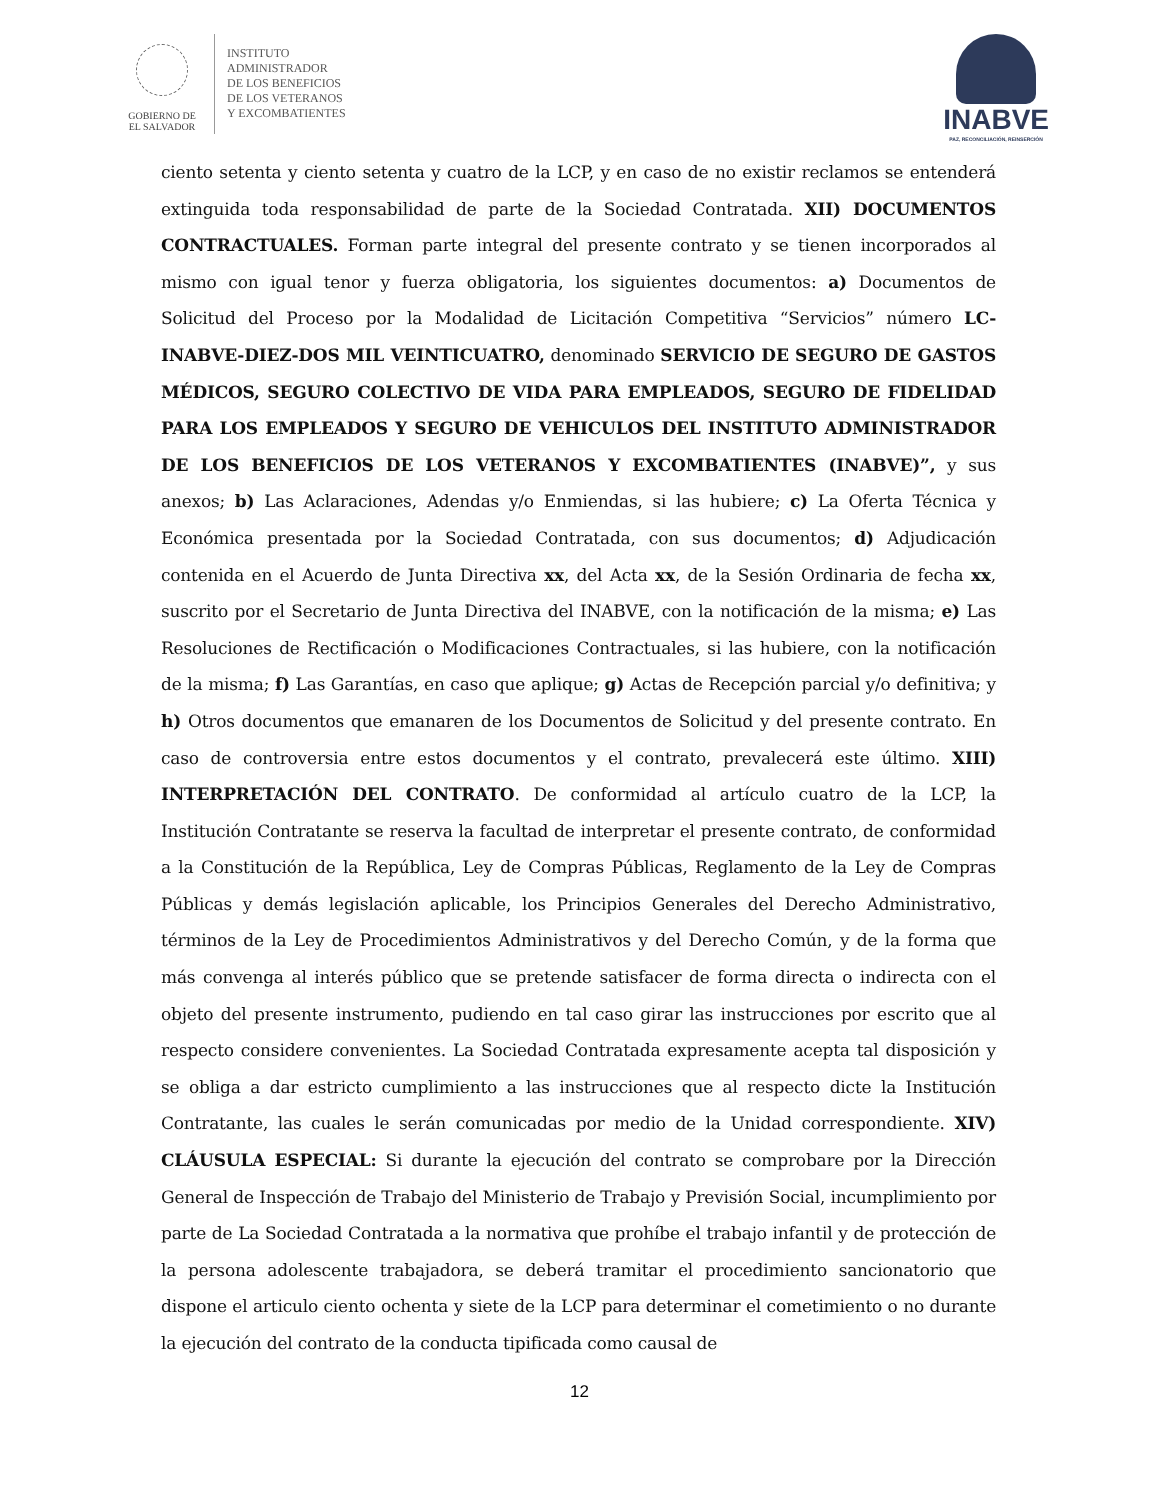GOBIERNO DE
EL SALVADOR
INSTITUTO
ADMINISTRADOR
DE LOS BENEFICIOS
DE LOS VETERANOS
Y EXCOMBATIENTES
INABVE
PAZ, RECONCILIACIÓN, REINSERCIÓN
ciento setenta y ciento setenta y cuatro de la LCP, y en caso de no existir reclamos se entenderá extinguida toda responsabilidad de parte de la Sociedad Contratada. XII) DOCUMENTOS CONTRACTUALES. Forman parte integral del presente contrato y se tienen incorporados al mismo con igual tenor y fuerza obligatoria, los siguientes documentos: a) Documentos de Solicitud del Proceso por la Modalidad de Licitación Competitiva “Servicios” número LC-INABVE-DIEZ-DOS MIL VEINTICUATRO, denominado SERVICIO DE SEGURO DE GASTOS MÉDICOS, SEGURO COLECTIVO DE VIDA PARA EMPLEADOS, SEGURO DE FIDELIDAD PARA LOS EMPLEADOS Y SEGURO DE VEHICULOS DEL INSTITUTO ADMINISTRADOR DE LOS BENEFICIOS DE LOS VETERANOS Y EXCOMBATIENTES (INABVE)”, y sus anexos; b) Las Aclaraciones, Adendas y/o Enmiendas, si las hubiere; c) La Oferta Técnica y Económica presentada por la Sociedad Contratada, con sus documentos; d) Adjudicación contenida en el Acuerdo de Junta Directiva xx, del Acta xx, de la Sesión Ordinaria de fecha xx, suscrito por el Secretario de Junta Directiva del INABVE, con la notificación de la misma; e) Las Resoluciones de Rectificación o Modificaciones Contractuales, si las hubiere, con la notificación de la misma; f) Las Garantías, en caso que aplique; g) Actas de Recepción parcial y/o definitiva; y h) Otros documentos que emanaren de los Documentos de Solicitud y del presente contrato. En caso de controversia entre estos documentos y el contrato, prevalecerá este último. XIII) INTERPRETACIÓN DEL CONTRATO. De conformidad al artículo cuatro de la LCP, la Institución Contratante se reserva la facultad de interpretar el presente contrato, de conformidad a la Constitución de la República, Ley de Compras Públicas, Reglamento de la Ley de Compras Públicas y demás legislación aplicable, los Principios Generales del Derecho Administrativo, términos de la Ley de Procedimientos Administrativos y del Derecho Común, y de la forma que más convenga al interés público que se pretende satisfacer de forma directa o indirecta con el objeto del presente instrumento, pudiendo en tal caso girar las instrucciones por escrito que al respecto considere convenientes. La Sociedad Contratada expresamente acepta tal disposición y se obliga a dar estricto cumplimiento a las instrucciones que al respecto dicte la Institución Contratante, las cuales le serán comunicadas por medio de la Unidad correspondiente. XIV) CLÁUSULA ESPECIAL: Si durante la ejecución del contrato se comprobare por la Dirección General de Inspección de Trabajo del Ministerio de Trabajo y Previsión Social, incumplimiento por parte de La Sociedad Contratada a la normativa que prohíbe el trabajo infantil y de protección de la persona adolescente trabajadora, se deberá tramitar el procedimiento sancionatorio que dispone el articulo ciento ochenta y siete de la LCP para determinar el cometimiento o no durante la ejecución del contrato de la conducta tipificada como causal de
12